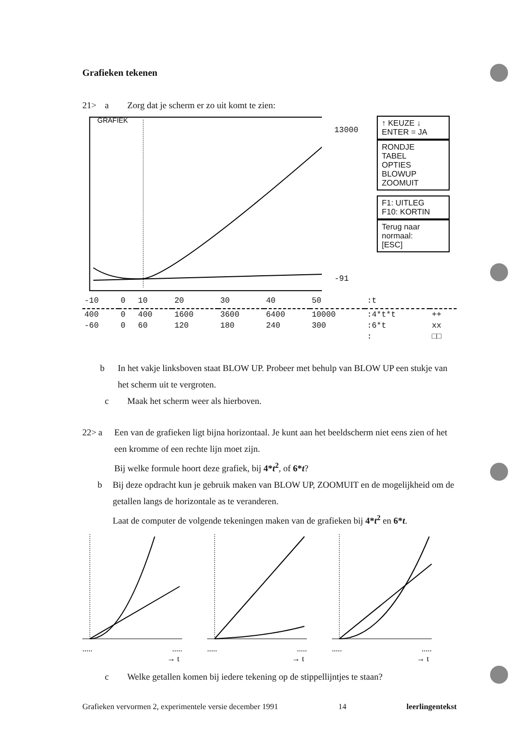Grafieken tekenen
21> a Zorg dat je scherm er zo uit komt te zien:
GRAFIEK
↑ KEUZE ↓
ENTER = JA
RONDJE
TABEL
OPTIES
BLOWUP
ZOOMUIT
F1: UITLEG
F10: KORTIN
Terug naar normaal:
[ESC]
13000
-91
| -10 | 0 | 10 | 20 | 30 | 40 | 50 | :t | |
| 400 | 0 | 400 | 1600 | 3600 | 6400 | 10000 | :4*t*t | ++ |
| -60 | 0 | 60 | 120 | 180 | 240 | 300 | :6*t | xx |
| | | | | | | | : | □□ |
b In het vakje linksboven staat BLOW UP. Probeer met behulp van BLOW UP een stukje van het scherm uit te vergroten.
c Maak het scherm weer als hierboven.
22> a Een van de grafieken ligt bijna horizontaal. Je kunt aan het beeldscherm niet eens zien of het een kromme of een rechte lijn moet zijn.
Bij welke formule hoort deze grafiek, bij 4*t<sup>2</sup>, of 6*t?
b Bij deze opdracht kun je gebruik maken van BLOW UP, ZOOMUIT en de mogelijkheid om de getallen langs de horizontale as te veranderen.
Laat de computer de volgende tekeningen maken van de grafieken bij 4*t<sup>2</sup> en 6*t.
.....
.....
→ t
.....
.....
→ t
.....
.....
→ t
c Welke getallen komen bij iedere tekening op de stippellijntjes te staan?
Grafieken vervormen 2, experimentele versie december 1991 14 leerlingentekst